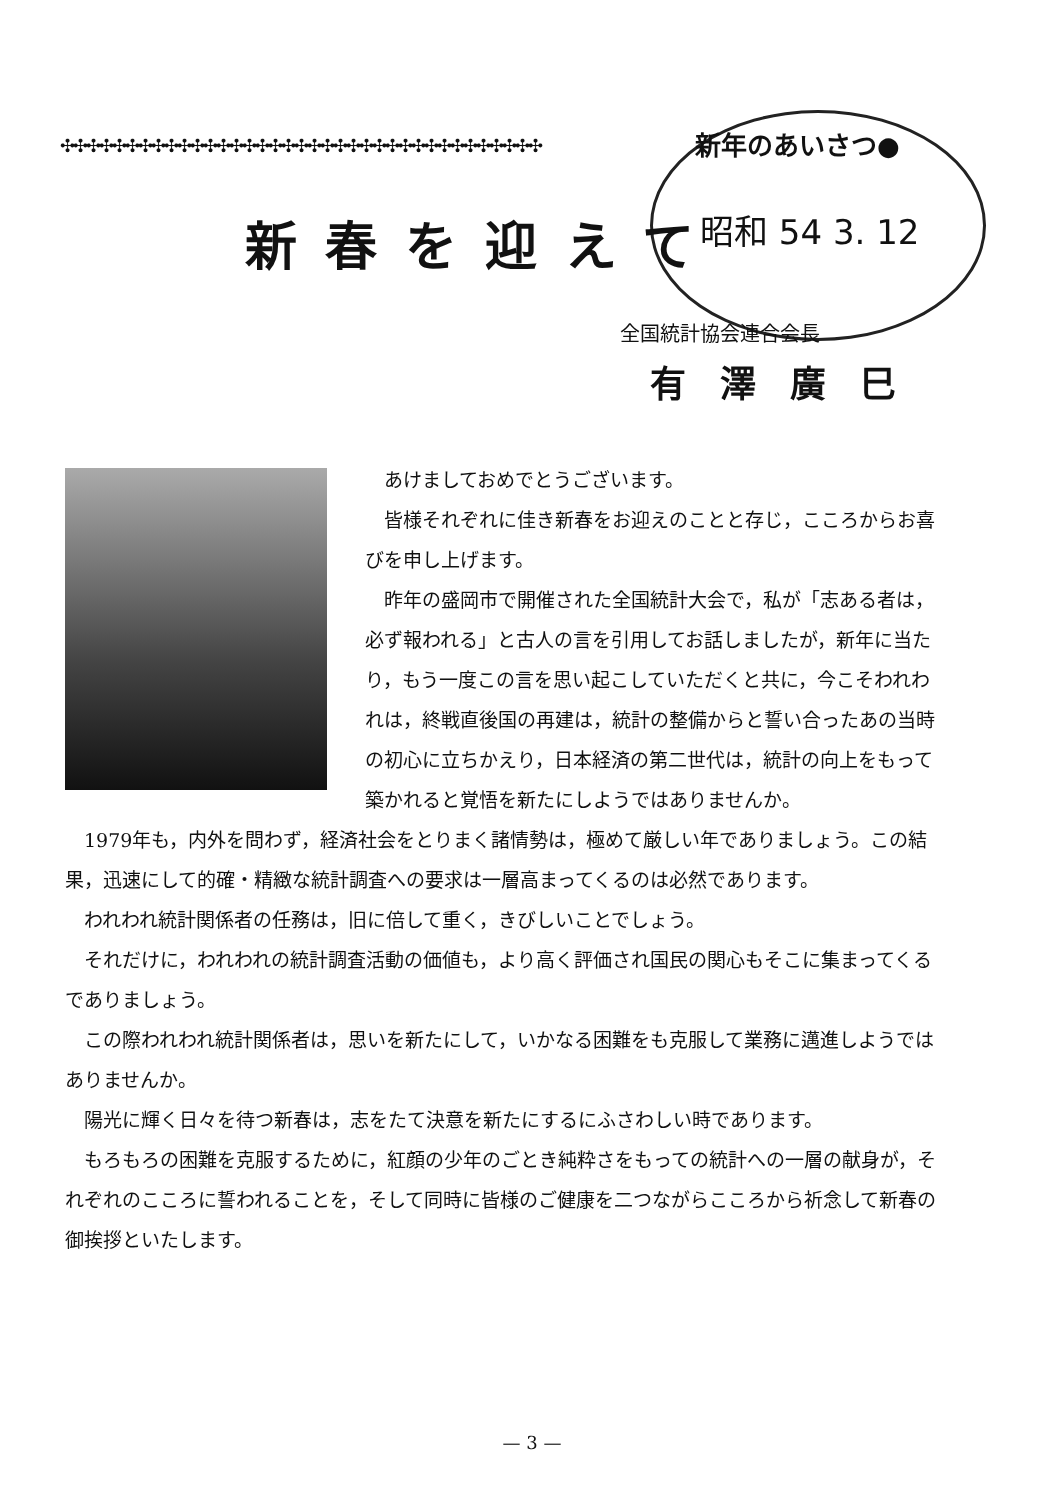✣✣✣✣✣✣✣✣✣✣✣✣✣✣✣✣✣✣✣✣✣✣✣✣✣✣✣✣✣✣✣✣✣✣✣✣✣ 新年のあいさつ●
昭和 54 3. 12
新春を迎えて
全国統計協会連合会長
有澤廣巳
あけましておめでとうございます。
皆様それぞれに佳き新春をお迎えのことと存じ，こころからお喜びを申し上げます。
昨年の盛岡市で開催された全国統計大会で，私が「志ある者は，必ず報われる」と古人の言を引用してお話しましたが，新年に当たり，もう一度この言を思い起こしていただくと共に，今こそわれわれは，終戦直後国の再建は，統計の整備からと誓い合ったあの当時の初心に立ちかえり，日本経済の第二世代は，統計の向上をもって築かれると覚悟を新たにしようではありませんか。
1979年も，内外を問わず，経済社会をとりまく諸情勢は，極めて厳しい年でありましょう。この結果，迅速にして的確・精緻な統計調査への要求は一層高まってくるのは必然であります。
われわれ統計関係者の任務は，旧に倍して重く，きびしいことでしょう。
それだけに，われわれの統計調査活動の価値も，より高く評価され国民の関心もそこに集まってくるでありましょう。
この際われわれ統計関係者は，思いを新たにして，いかなる困難をも克服して業務に邁進しようではありませんか。
陽光に輝く日々を待つ新春は，志をたて決意を新たにするにふさわしい時であります。
もろもろの困難を克服するために，紅顔の少年のごとき純粋さをもっての統計への一層の献身が，それぞれのこころに誓われることを，そして同時に皆様のご健康を二つながらこころから祈念して新春の御挨拶といたします。
— 3 —